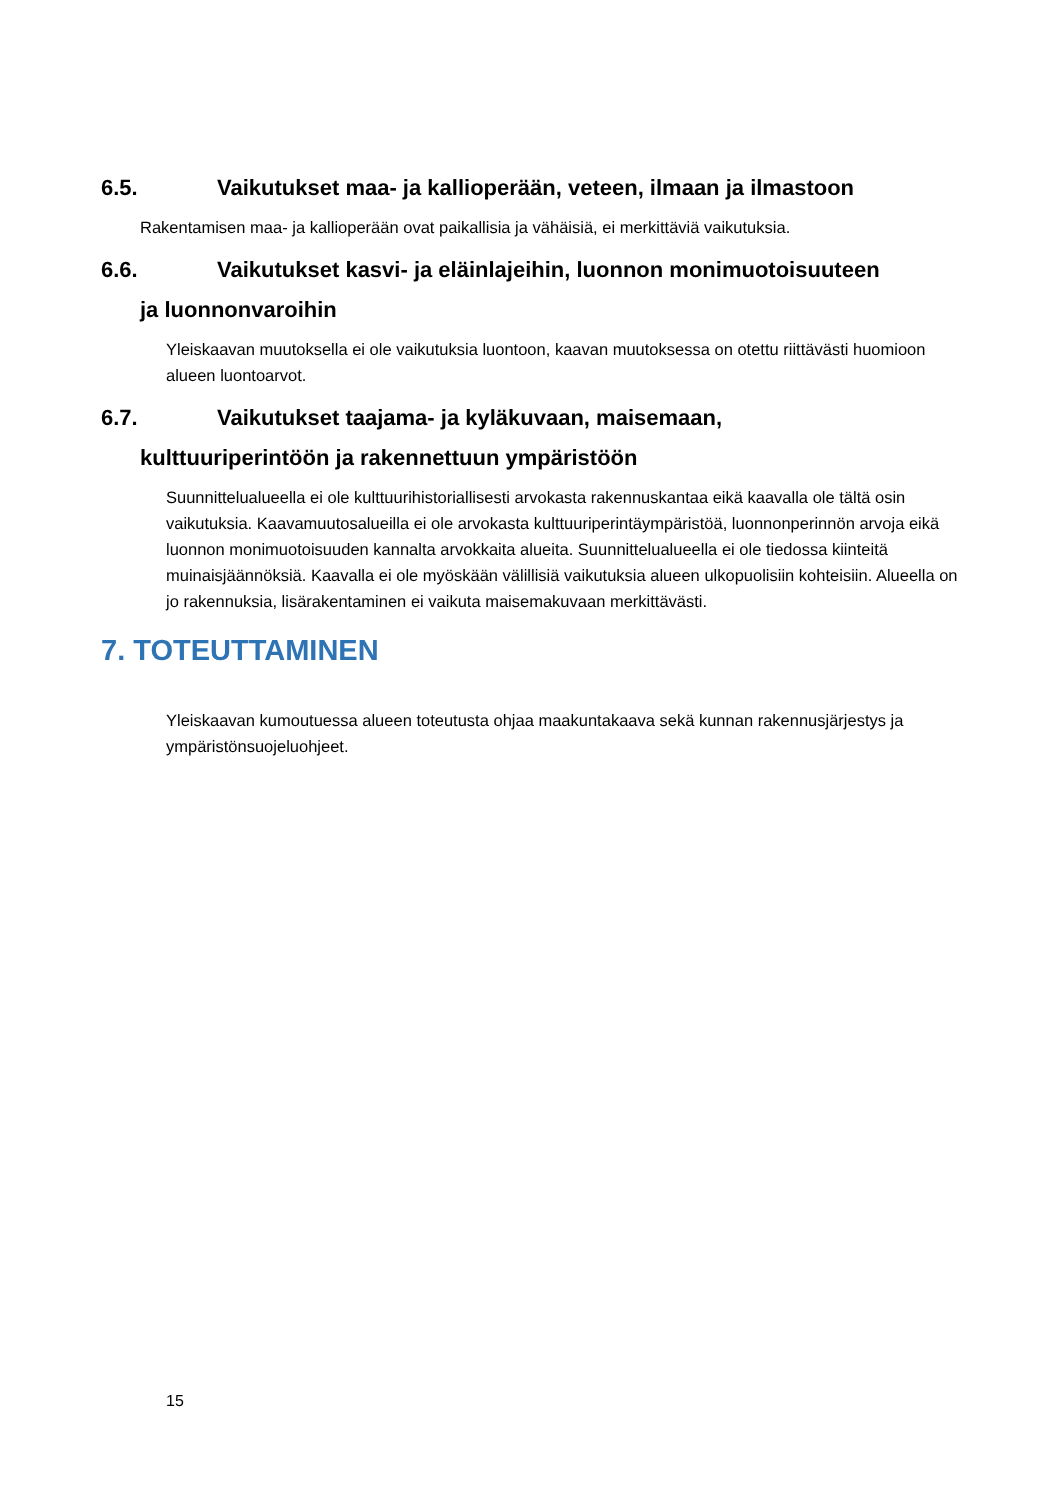6.5. Vaikutukset maa- ja kallioperään, veteen, ilmaan ja ilmastoon
Rakentamisen maa- ja kallioperään ovat paikallisia ja vähäisiä, ei merkittäviä vaikutuksia.
6.6. Vaikutukset kasvi- ja eläinlajeihin, luonnon monimuotoisuuteen
ja luonnonvaroihin
Yleiskaavan muutoksella ei ole vaikutuksia luontoon, kaavan muutoksessa on otettu riittävästi huomioon alueen luontoarvot.
6.7. Vaikutukset taajama- ja kyläkuvaan, maisemaan,
kulttuuriperintöön ja rakennettuun ympäristöön
Suunnittelualueella ei ole kulttuurihistoriallisesti arvokasta rakennuskantaa eikä kaavalla ole tältä osin vaikutuksia. Kaavamuutosalueilla ei ole arvokasta kulttuuriperintäympäristöä, luonnonperinnön arvoja eikä luonnon monimuotoisuuden kannalta arvokkaita alueita. Suunnittelualueella ei ole tiedossa kiinteitä muinaisjäännöksiä. Kaavalla ei ole myöskään välillisiä vaikutuksia alueen ulkopuolisiin kohteisiin. Alueella on jo rakennuksia, lisärakentaminen ei vaikuta maisemakuvaan merkittävästi.
7. TOTEUTTAMINEN
Yleiskaavan kumoutuessa alueen toteutusta ohjaa maakuntakaava sekä kunnan rakennusjärjestys ja ympäristönsuojeluohjeet.
15